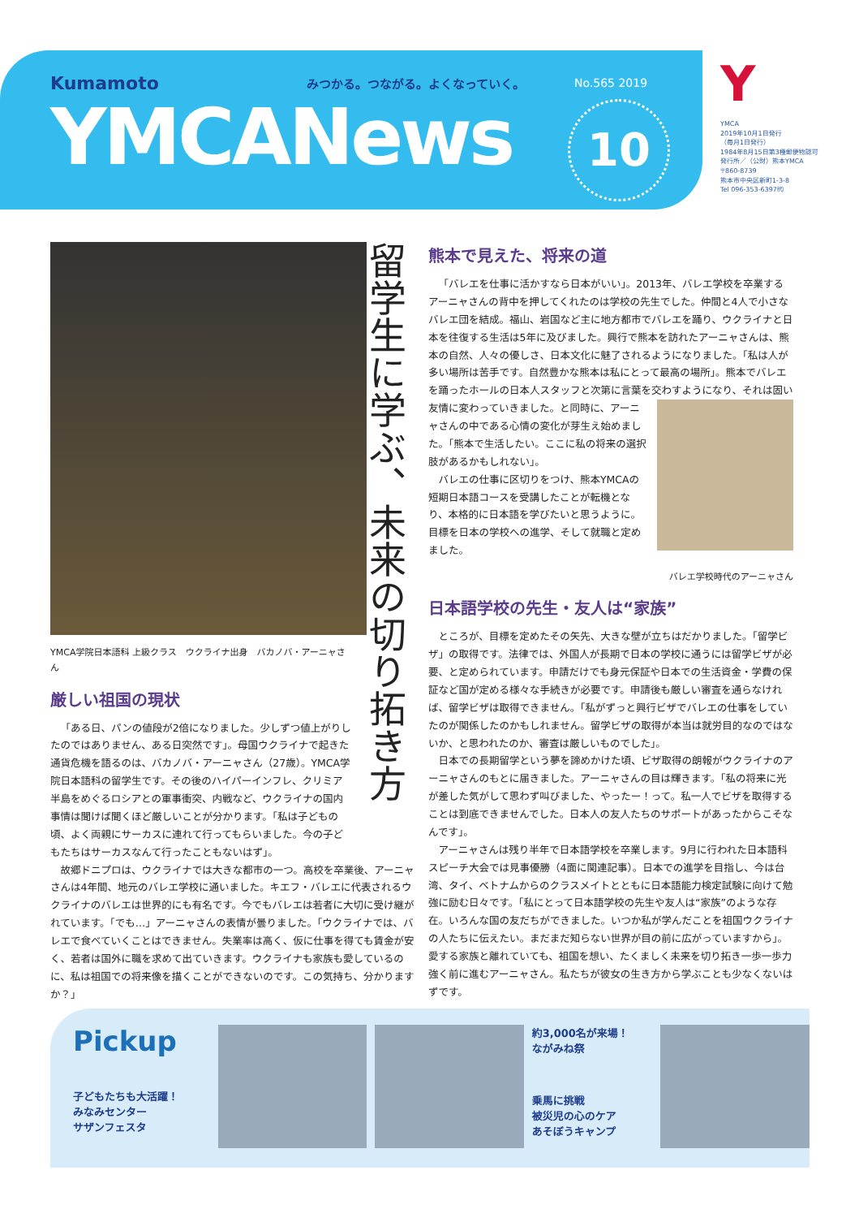Kumamoto
みつかる。つながる。よくなっていく。 No.565 2019
YMCANews
10
Y
YMCA
2019年10月1日発行
（毎月1日発行）
1984年8月15日第3種郵便物認可
発行所／（公財）熊本YMCA
〒860-8739
熊本市中央区新町1-3-8
Tel 096-353-6397㈹
留学生に学ぶ、未来の切り拓き方
YMCA学院日本語科 上級クラス　ウクライナ出身　バカノバ・アーニャさん
厳しい祖国の現状
「ある日、パンの値段が2倍になりました。少しずつ値上がりしたのではありません、ある日突然です」。母国ウクライナで起きた通貨危機を語るのは、バカノバ・アーニャさん（27歳）。YMCA学院日本語科の留学生です。その後のハイパーインフレ、クリミア半島をめぐるロシアとの軍事衝突、内戦など、ウクライナの国内事情は聞けば聞くほど厳しいことが分かります。「私は子どもの頃、よく両親にサーカスに連れて行ってもらいました。今の子どもたちはサーカスなんて行ったこともないはず」。
故郷ドニプロは、ウクライナでは大きな都市の一つ。高校を卒業後、アーニャさんは4年間、地元のバレエ学校に通いました。キエフ・バレエに代表されるウクライナのバレエは世界的にも有名です。今でもバレエは若者に大切に受け継がれています。「でも…」アーニャさんの表情が曇りました。「ウクライナでは、バレエで食べていくことはできません。失業率は高く、仮に仕事を得ても賃金が安く、若者は国外に職を求めて出ていきます。ウクライナも家族も愛しているのに、私は祖国での将来像を描くことができないのです。この気持ち、分かりますか？」
熊本で見えた、将来の道
「バレエを仕事に活かすなら日本がいい」。2013年、バレエ学校を卒業するアーニャさんの背中を押してくれたのは学校の先生でした。仲間と4人で小さなバレエ団を結成。福山、岩国など主に地方都市でバレエを踊り、ウクライナと日本を往復する生活は5年に及びました。興行で熊本を訪れたアーニャさんは、熊本の自然、人々の優しさ、日本文化に魅了されるようになりました。「私は人が多い場所は苦手です。自然豊かな熊本は私にとって最高の場所」。熊本でバレエを踊ったホールの日本人スタッフと次第に言葉を交わすように なり、それは固い友情に変わっていきました。と同時に、アーニャさんの中である心情の変化が芽生え始めました。「熊本で生活したい。ここに私の将来の選択肢があるかもしれない」。
バレエの仕事に区切りをつけ、熊本YMCAの短期日本語コースを受講したことが転機となり、本格的に日本語を学びたいと思うように。目標を日本の学校への進学、そして就職と定めました。
バレエ学校時代のアーニャさん
日本語学校の先生・友人は“家族”
ところが、目標を定めたその矢先、大きな壁が立ちはだかりました。「留学ビザ」の取得です。法律では、外国人が長期で日本の学校に通うには留学ビザが必要、と定められています。申請だけでも身元保証や日本での生活資金・学費の保証など国が定める様々な手続きが必要です。申請後も厳しい審査を通らなければ、留学ビザは取得できません。「私がずっと興行ビザでバレエの仕事をしていたのが関係したのかもしれません。留学ビザの取得が本当は就労目的なのではないか、と思われたのか、審査は厳しいものでした」。
日本での長期留学という夢を諦めかけた頃、ビザ取得の朗報がウクライナのアーニャさんのもとに届きました。アーニャさんの目は輝きます。「私の将来に光が差した気がして思わず叫びました、やったー！って。私一人でビザを取得することは到底できませんでした。日本人の友人たちのサポートがあったからこそなんです」。
アーニャさんは残り半年で日本語学校を卒業します。9月に行われた日本語科スピーチ大会では見事優勝（4面に関連記事）。日本での進学を目指し、今は台湾、タイ、ベトナムからのクラスメイトとともに日本語能力検定試験に向けて勉強に励む日々です。「私にとって日本語学校の先生や友人は“家族”のような存在。いろんな国の友だちができました。いつか私が学んだことを祖国ウクライナの人たちに伝えたい。まだまだ知らない世界が目の前に広がっていますから」。愛する家族と離れていても、祖国を想い、たくましく未来を切り拓き一歩一歩力強く前に進むアーニャさん。私たちが彼女の生き方から学ぶことも少なくないはずです。
Pickup
子どもたちも大活躍！
みなみセンター
サザンフェスタ
約3,000名が来場！
ながみね祭
乗馬に挑戦
被災児の心のケア
あそぼうキャンプ